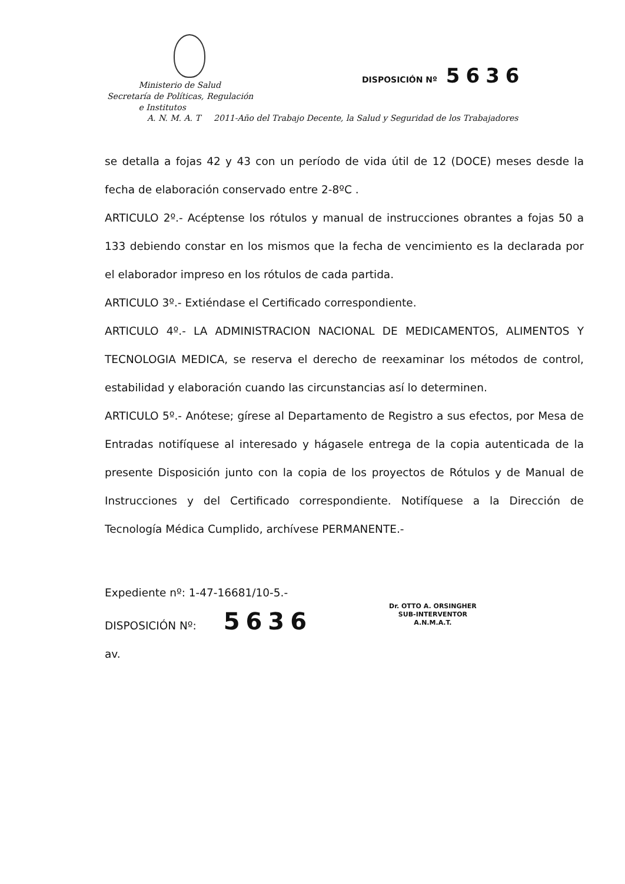Ministerio de Salud
Secretaría de Políticas, Regulación
e Institutos
DISPOSICIÓN Nº 5636
A. N. M. A. T 2011-Año del Trabajo Decente, la Salud y Seguridad de los Trabajadores
se detalla a fojas 42 y 43 con un período de vida útil de 12 (DOCE) meses desde la fecha de elaboración conservado entre 2-8ºC .
ARTICULO 2º.- Acéptense los rótulos y manual de instrucciones obrantes a fojas 50 a 133 debiendo constar en los mismos que la fecha de vencimiento es la declarada por el elaborador impreso en los rótulos de cada partida.
ARTICULO 3º.- Extiéndase el Certificado correspondiente.
ARTICULO 4º.- LA ADMINISTRACION NACIONAL DE MEDICAMENTOS, ALIMENTOS Y TECNOLOGIA MEDICA, se reserva el derecho de reexaminar los métodos de control, estabilidad y elaboración cuando las circunstancias así lo determinen.
ARTICULO 5º.- Anótese; gírese al Departamento de Registro a sus efectos, por Mesa de Entradas notifíquese al interesado y hágasele entrega de la copia autenticada de la presente Disposición junto con la copia de los proyectos de Rótulos y de Manual de Instrucciones y del Certificado correspondiente. Notifíquese a la Dirección de Tecnología Médica Cumplido, archívese PERMANENTE.-
Expediente nº: 1-47-16681/10-5.-
DISPOSICIÓN Nº: 5636
av.
Dr. OTTO A. ORSINGHER
SUB-INTERVENTOR
A.N.M.A.T.